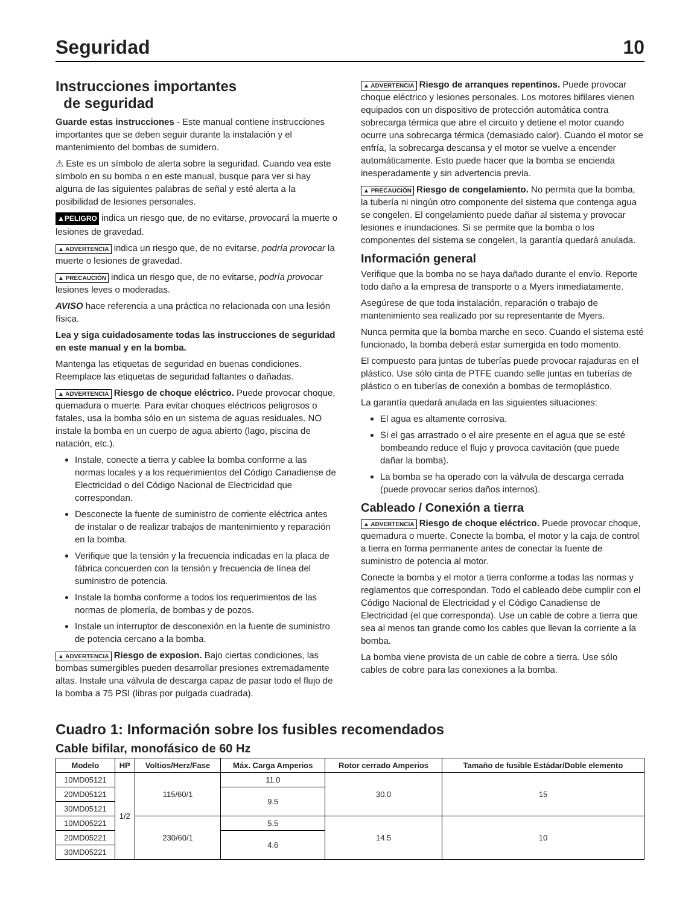Seguridad 10
Instrucciones importantes
de seguridad
Guarde estas instrucciones - Este manual contiene instrucciones importantes que se deben seguir durante la instalación y el mantenimiento del bombas de sumidero.
⚠ Este es un símbolo de alerta sobre la seguridad. Cuando vea este símbolo en su bomba o en este manual, busque para ver si hay alguna de las siguientes palabras de señal y esté alerta a la posibilidad de lesiones personales.
▲PELIGRO indica un riesgo que, de no evitarse, provocará la muerte o lesiones de gravedad.
▲ ADVERTENCIA indica un riesgo que, de no evitarse, podría provocar la muerte o lesiones de gravedad.
▲ PRECAUCIÓN indica un riesgo que, de no evitarse, podría provocar lesiones leves o moderadas.
AVISO hace referencia a una práctica no relacionada con una lesión física.
Lea y siga cuidadosamente todas las instrucciones de seguridad en este manual y en la bomba.
Mantenga las etiquetas de seguridad en buenas condiciones. Reemplace las etiquetas de seguridad faltantes o dañadas.
▲ ADVERTENCIA Riesgo de choque eléctrico. Puede provocar choque, quemadura o muerte. Para evitar choques eléctricos peligrosos o fatales, usa la bomba sólo en un sistema de aguas residuales. NO instale la bomba en un cuerpo de agua abierto (lago, piscina de natación, etc.).
Instale, conecte a tierra y cablee la bomba conforme a las normas locales y a los requerimientos del Código Canadiense de Electricidad o del Código Nacional de Electricidad que correspondan.
Desconecte la fuente de suministro de corriente eléctrica antes de instalar o de realizar trabajos de mantenimiento y reparación en la bomba.
Verifique que la tensión y la frecuencia indicadas en la placa de fábrica concuerden con la tensión y frecuencia de línea del suministro de potencia.
Instale la bomba conforme a todos los requerimientos de las normas de plomería, de bombas y de pozos.
Instale un interruptor de desconexión en la fuente de suministro de potencia cercano a la bomba.
▲ ADVERTENCIA Riesgo de exposion. Bajo ciertas condiciones, las bombas sumergibles pueden desarrollar presiones extremadamente altas. Instale una válvula de descarga capaz de pasar todo el flujo de la bomba a 75 PSI (libras por pulgada cuadrada).
▲ ADVERTENCIA Riesgo de arranques repentinos. Puede provocar choque eléctrico y lesiones personales. Los motores bifilares vienen equipados con un dispositivo de protección automática contra sobrecarga térmica que abre el circuito y detiene el motor cuando ocurre una sobrecarga térmica (demasiado calor). Cuando el motor se enfría, la sobrecarga descansa y el motor se vuelve a encender automáticamente. Esto puede hacer que la bomba se encienda inesperadamente y sin advertencia previa.
▲ PRECAUCIÓN Riesgo de congelamiento. No permita que la bomba, la tubería ni ningún otro componente del sistema que contenga agua se congelen. El congelamiento puede dañar al sistema y provocar lesiones e inundaciones. Si se permite que la bomba o los componentes del sistema se congelen, la garantía quedará anulada.
Información general
Verifique que la bomba no se haya dañado durante el envío. Reporte todo daño a la empresa de transporte o a Myers inmediatamente.
Asegúrese de que toda instalación, reparación o trabajo de mantenimiento sea realizado por su representante de Myers.
Nunca permita que la bomba marche en seco. Cuando el sistema esté funcionado, la bomba deberá estar sumergida en todo momento.
El compuesto para juntas de tuberías puede provocar rajaduras en el plástico. Use sólo cinta de PTFE cuando selle juntas en tuberías de plástico o en tuberías de conexión a bombas de termoplástico.
La garantía quedará anulada en las siguientes situaciones:
El agua es altamente corrosiva.
Si el gas arrastrado o el aire presente en el agua que se esté bombeando reduce el flujo y provoca cavitación (que puede dañar la bomba).
La bomba se ha operado con la válvula de descarga cerrada (puede provocar serios daños internos).
Cableado / Conexión a tierra
▲ ADVERTENCIA Riesgo de choque eléctrico. Puede provocar choque, quemadura o muerte. Conecte la bomba, el motor y la caja de control a tierra en forma permanente antes de conectar la fuente de suministro de potencia al motor.
Conecte la bomba y el motor a tierra conforme a todas las normas y reglamentos que correspondan. Todo el cableado debe cumplir con el Código Nacional de Electricidad y el Código Canadiense de Electricidad (el que corresponda). Use un cable de cobre a tierra que sea al menos tan grande como los cables que llevan la corriente a la bomba.
La bomba viene provista de un cable de cobre a tierra. Use sólo cables de cobre para las conexiones a la bomba.
Cuadro 1: Información sobre los fusibles recomendados
Cable bifilar, monofásico de 60 Hz
| Modelo | HP | Voltios/Herz/Fase | Máx. Carga Amperios | Rotor cerrado Amperios | Tamaño de fusible Estádar/Doble elemento |
| --- | --- | --- | --- | --- | --- |
| 10MD05121 | 1/2 | 115/60/1 | 11.0 | 30.0 | 15 |
| 20MD05121 | | | 9.5 | | |
| 30MD05121 | | | | | |
| 10MD05221 | | 230/60/1 | 5.5 | 14.5 | 10 |
| 20MD05221 | | | 4.6 | | |
| 30MD05221 | | | | | |